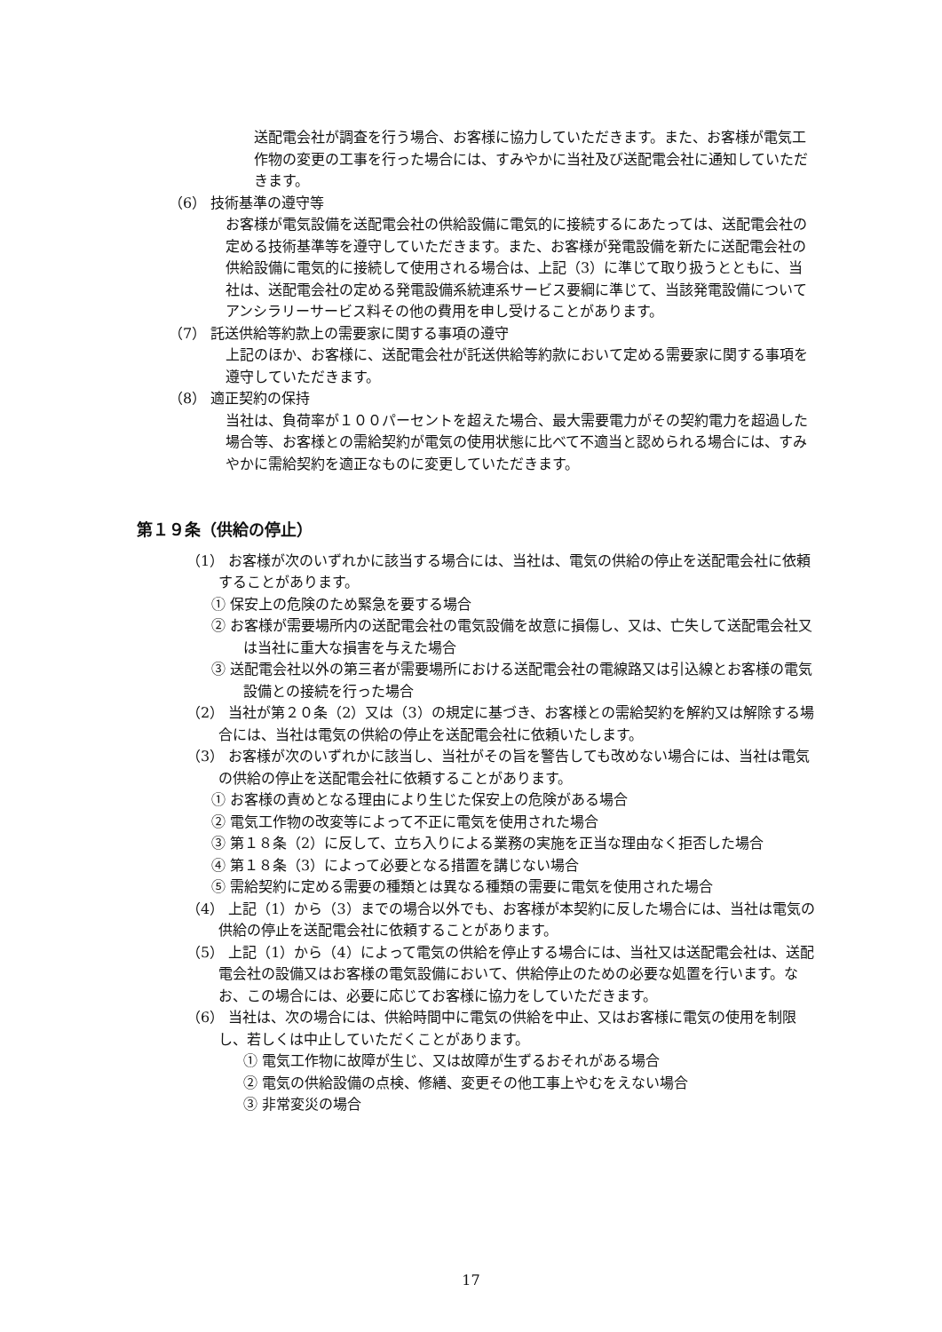送配電会社が調査を行う場合、お客様に協力していただきます。また、お客様が電気工作物の変更の工事を行った場合には、すみやかに当社及び送配電会社に通知していただきます。
（6） 技術基準の遵守等
お客様が電気設備を送配電会社の供給設備に電気的に接続するにあたっては、送配電会社の定める技術基準等を遵守していただきます。また、お客様が発電設備を新たに送配電会社の供給設備に電気的に接続して使用される場合は、上記（3）に準じて取り扱うとともに、当社は、送配電会社の定める発電設備系統連系サービス要綱に準じて、当該発電設備についてアンシラリーサービス料その他の費用を申し受けることがあります。
（7） 託送供給等約款上の需要家に関する事項の遵守
上記のほか、お客様に、送配電会社が託送供給等約款において定める需要家に関する事項を遵守していただきます。
（8） 適正契約の保持
当社は、負荷率が１００パーセントを超えた場合、最大需要電力がその契約電力を超過した場合等、お客様との需給契約が電気の使用状態に比べて不適当と認められる場合には、すみやかに需給契約を適正なものに変更していただきます。
第１９条（供給の停止）
（1） お客様が次のいずれかに該当する場合には、当社は、電気の供給の停止を送配電会社に依頼することがあります。
① 保安上の危険のため緊急を要する場合
② お客様が需要場所内の送配電会社の電気設備を故意に損傷し、又は、亡失して送配電会社又は当社に重大な損害を与えた場合
③ 送配電会社以外の第三者が需要場所における送配電会社の電線路又は引込線とお客様の電気設備との接続を行った場合
（2） 当社が第２０条（2）又は（3）の規定に基づき、お客様との需給契約を解約又は解除する場合には、当社は電気の供給の停止を送配電会社に依頼いたします。
（3） お客様が次のいずれかに該当し、当社がその旨を警告しても改めない場合には、当社は電気の供給の停止を送配電会社に依頼することがあります。
① お客様の責めとなる理由により生じた保安上の危険がある場合
② 電気工作物の改変等によって不正に電気を使用された場合
③ 第１８条（2）に反して、立ち入りによる業務の実施を正当な理由なく拒否した場合
④ 第１８条（3）によって必要となる措置を講じない場合
⑤ 需給契約に定める需要の種類とは異なる種類の需要に電気を使用された場合
（4） 上記（1）から（3）までの場合以外でも、お客様が本契約に反した場合には、当社は電気の供給の停止を送配電会社に依頼することがあります。
（5） 上記（1）から（4）によって電気の供給を停止する場合には、当社又は送配電会社は、送配電会社の設備又はお客様の電気設備において、供給停止のための必要な処置を行います。なお、この場合には、必要に応じてお客様に協力をしていただきます。
（6） 当社は、次の場合には、供給時間中に電気の供給を中止、又はお客様に電気の使用を制限し、若しくは中止していただくことがあります。
① 電気工作物に故障が生じ、又は故障が生ずるおそれがある場合
② 電気の供給設備の点検、修繕、変更その他工事上やむをえない場合
③ 非常変災の場合
17